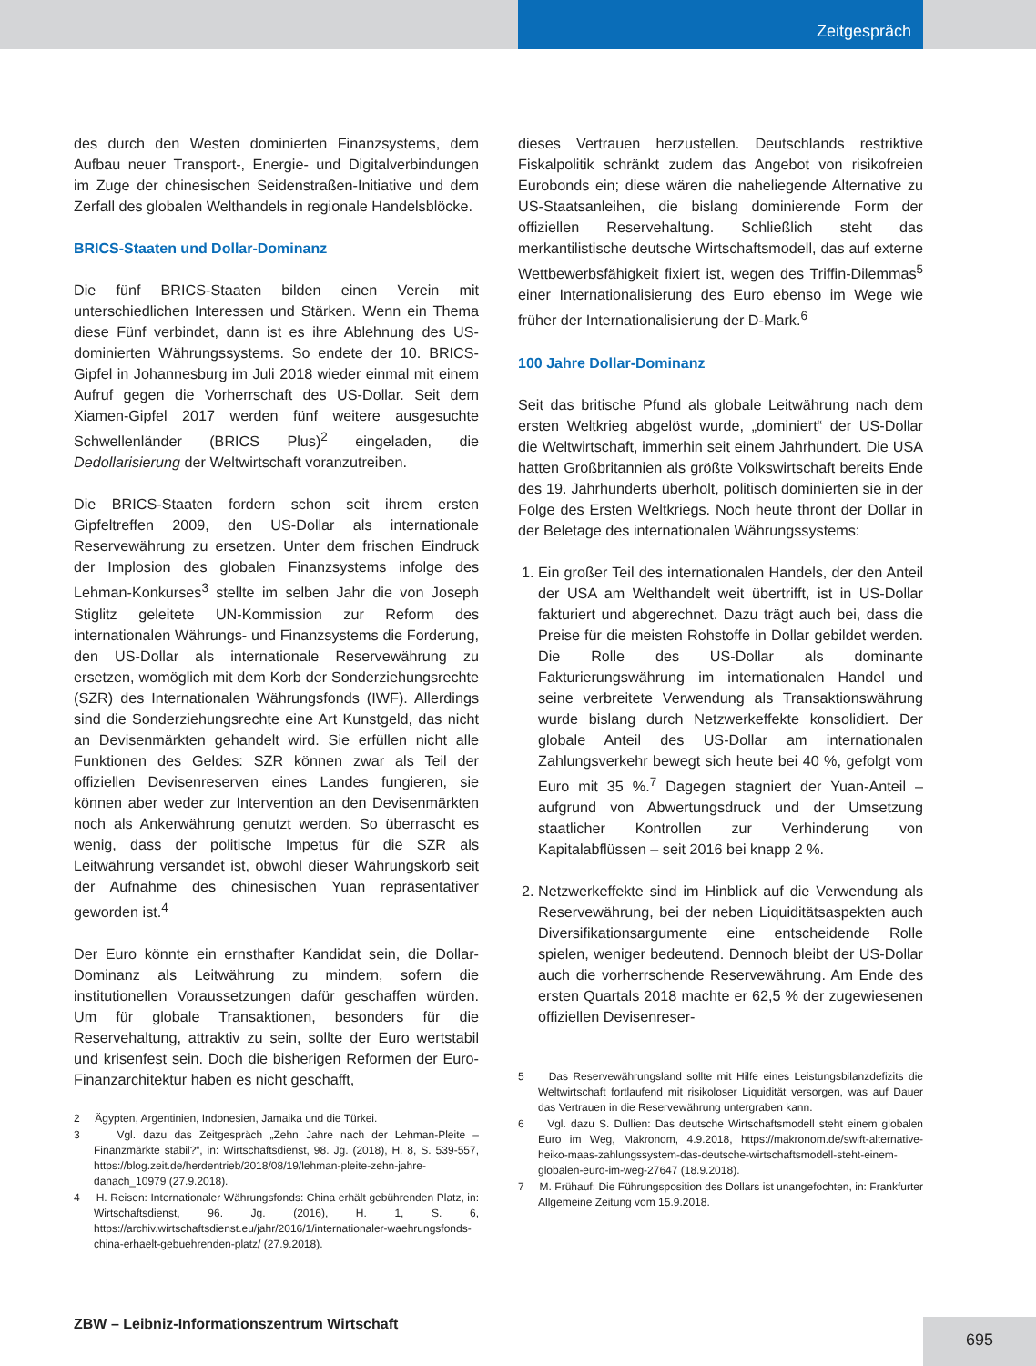Zeitgespräch
des durch den Westen dominierten Finanzsystems, dem Aufbau neuer Transport-, Energie- und Digitalverbindungen im Zuge der chinesischen Seidenstraßen-Initiative und dem Zerfall des globalen Welthandels in regionale Handelsblöcke.
BRICS-Staaten und Dollar-Dominanz
Die fünf BRICS-Staaten bilden einen Verein mit unterschiedlichen Interessen und Stärken. Wenn ein Thema diese Fünf verbindet, dann ist es ihre Ablehnung des US-dominierten Währungssystems. So endete der 10. BRICS-Gipfel in Johannesburg im Juli 2018 wieder einmal mit einem Aufruf gegen die Vorherrschaft des US-Dollar. Seit dem Xiamen-Gipfel 2017 werden fünf weitere ausgesuchte Schwellenländer (BRICS Plus)<sup>2</sup> eingeladen, die Dedollarisierung der Weltwirtschaft voranzutreiben.
Die BRICS-Staaten fordern schon seit ihrem ersten Gipfeltreffen 2009, den US-Dollar als internationale Reservewährung zu ersetzen. Unter dem frischen Eindruck der Implosion des globalen Finanzsystems infolge des Lehman-Konkurses<sup>3</sup> stellte im selben Jahr die von Joseph Stiglitz geleitete UN-Kommission zur Reform des internationalen Währungs- und Finanzsystems die Forderung, den US-Dollar als internationale Reservewährung zu ersetzen, womöglich mit dem Korb der Sonderziehungsrechte (SZR) des Internationalen Währungsfonds (IWF). Allerdings sind die Sonderziehungsrechte eine Art Kunstgeld, das nicht an Devisenmärkten gehandelt wird. Sie erfüllen nicht alle Funktionen des Geldes: SZR können zwar als Teil der offiziellen Devisenreserven eines Landes fungieren, sie können aber weder zur Intervention an den Devisenmärkten noch als Ankerwährung genutzt werden. So überrascht es wenig, dass der politische Impetus für die SZR als Leitwährung versandet ist, obwohl dieser Währungskorb seit der Aufnahme des chinesischen Yuan repräsentativer geworden ist.<sup>4</sup>
Der Euro könnte ein ernsthafter Kandidat sein, die Dollar-Dominanz als Leitwährung zu mindern, sofern die institutionellen Voraussetzungen dafür geschaffen würden. Um für globale Transaktionen, besonders für die Reservehaltung, attraktiv zu sein, sollte der Euro wertstabil und krisenfest sein. Doch die bisherigen Reformen der Euro-Finanzarchitektur haben es nicht geschafft,
2 Ägypten, Argentinien, Indonesien, Jamaika und die Türkei.
3 Vgl. dazu das Zeitgespräch „Zehn Jahre nach der Lehman-Pleite – Finanzmärkte stabil?“, in: Wirtschaftsdienst, 98. Jg. (2018), H. 8, S. 539-557, https://blog.zeit.de/herdentrieb/2018/08/19/lehman-pleite-zehn-jahre-danach_10979 (27.9.2018).
4 H. Reisen: Internationaler Währungsfonds: China erhält gebührenden Platz, in: Wirtschaftsdienst, 96. Jg. (2016), H. 1, S. 6, https://archiv.wirtschaftsdienst.eu/jahr/2016/1/internationaler-waehrungsfonds-china-erhaelt-gebuehrenden-platz/ (27.9.2018).
dieses Vertrauen herzustellen. Deutschlands restriktive Fiskalpolitik schränkt zudem das Angebot von risikofreien Eurobonds ein; diese wären die naheliegende Alternative zu US-Staatsanleihen, die bislang dominierende Form der offiziellen Reservehaltung. Schließlich steht das merkantilistische deutsche Wirtschaftsmodell, das auf externe Wettbewerbsfähigkeit fixiert ist, wegen des Triffin-Dilemmas<sup>5</sup> einer Internationalisierung des Euro ebenso im Wege wie früher der Internationalisierung der D-Mark.<sup>6</sup>
100 Jahre Dollar-Dominanz
Seit das britische Pfund als globale Leitwährung nach dem ersten Weltkrieg abgelöst wurde, „dominiert“ der US-Dollar die Weltwirtschaft, immerhin seit einem Jahrhundert. Die USA hatten Großbritannien als größte Volkswirtschaft bereits Ende des 19. Jahrhunderts überholt, politisch dominierten sie in der Folge des Ersten Weltkriegs. Noch heute thront der Dollar in der Beletage des internationalen Währungssystems:
1. Ein großer Teil des internationalen Handels, der den Anteil der USA am Welthandelt weit übertrifft, ist in US-Dollar fakturiert und abgerechnet. Dazu trägt auch bei, dass die Preise für die meisten Rohstoffe in Dollar gebildet werden. Die Rolle des US-Dollar als dominante Fakturierungswährung im internationalen Handel und seine verbreitete Verwendung als Transaktionswährung wurde bislang durch Netzwerkeffekte konsolidiert. Der globale Anteil des US-Dollar am internationalen Zahlungsverkehr bewegt sich heute bei 40 %, gefolgt vom Euro mit 35 %.<sup>7</sup> Dagegen stagniert der Yuan-Anteil – aufgrund von Abwertungsdruck und der Umsetzung staatlicher Kontrollen zur Verhinderung von Kapitalabflüssen – seit 2016 bei knapp 2 %.
2. Netzwerkeffekte sind im Hinblick auf die Verwendung als Reservewährung, bei der neben Liquiditätsaspekten auch Diversifikationsargumente eine entscheidende Rolle spielen, weniger bedeutend. Dennoch bleibt der US-Dollar auch die vorherrschende Reservewährung. Am Ende des ersten Quartals 2018 machte er 62,5 % der zugewiesenen offiziellen Devisenreser-
5 Das Reservewährungsland sollte mit Hilfe eines Leistungsbilanzdefizits die Weltwirtschaft fortlaufend mit risikoloser Liquidität versorgen, was auf Dauer das Vertrauen in die Reservewährung untergraben kann.
6 Vgl. dazu S. Dullien: Das deutsche Wirtschaftsmodell steht einem globalen Euro im Weg, Makronom, 4.9.2018, https://makronom.de/swift-alternative-heiko-maas-zahlungssystem-das-deutsche-wirtschaftsmodell-steht-einem-globalen-euro-im-weg-27647 (18.9.2018).
7 M. Frühauf: Die Führungsposition des Dollars ist unangefochten, in: Frankfurter Allgemeine Zeitung vom 15.9.2018.
ZBW – Leibniz-Informationszentrum Wirtschaft
695